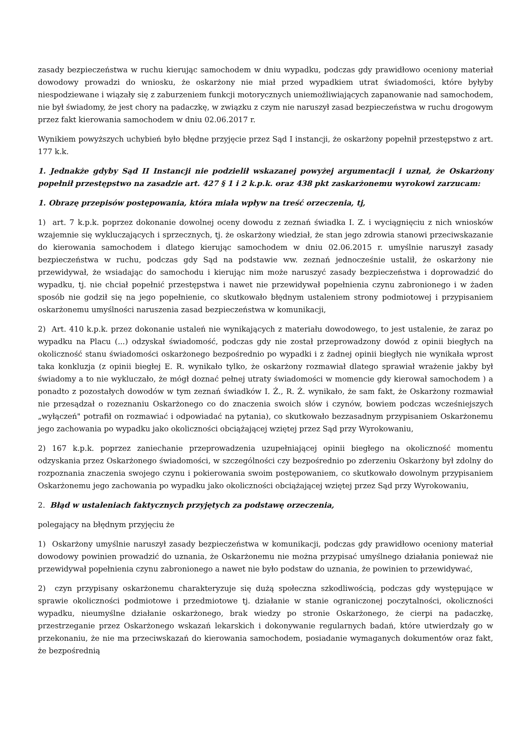zasady bezpieczeństwa w ruchu kierując samochodem w dniu wypadku, podczas gdy prawidłowo oceniony materiał dowodowy prowadzi do wniosku, że oskarżony nie miał przed wypadkiem utrat świadomości, które byłyby niespodziewane i wiązały się z zaburzeniem funkcji motorycznych uniemożliwiających zapanowanie nad samochodem, nie był świadomy, że jest chory na padaczkę, w związku z czym nie naruszył zasad bezpieczeństwa w ruchu drogowym przez fakt kierowania samochodem w dniu 02.06.2017 r.
Wynikiem powyższych uchybień było błędne przyjęcie przez Sąd I instancji, że oskarżony popełnił przestępstwo z art. 177 k.k.
1. Jednakże gdyby Sąd II Instancji nie podzielił wskazanej powyżej argumentacji i uznał, że Oskarżony popełnił przestępstwo na zasadzie art. 427 § 1 i 2 k.p.k. oraz 438 pkt zaskarżonemu wyrokowi zarzucam:
1. Obrazę przepisów postępowania, która miała wpływ na treść orzeczenia, tj,
1) art. 7 k.p.k. poprzez dokonanie dowolnej oceny dowodu z zeznań świadka I. Z. i wyciągnięciu z nich wniosków wzajemnie się wykluczających i sprzecznych, tj. że oskarżony wiedział, że stan jego zdrowia stanowi przeciwskazanie do kierowania samochodem i dlatego kierując samochodem w dniu 02.06.2015 r. umyślnie naruszył zasady bezpieczeństwa w ruchu, podczas gdy Sąd na podstawie ww. zeznań jednocześnie ustalił, że oskarżony nie przewidywał, że wsiadając do samochodu i kierując nim może naruszyć zasady bezpieczeństwa i doprowadzić do wypadku, tj. nie chciał popełnić przestępstwa i nawet nie przewidywał popełnienia czynu zabronionego i w żaden sposób nie godził się na jego popełnienie, co skutkowało błędnym ustaleniem strony podmiotowej i przypisaniem oskarżonemu umyślności naruszenia zasad bezpieczeństwa w komunikacji,
2) Art. 410 k.p.k. przez dokonanie ustaleń nie wynikających z materiału dowodowego, to jest ustalenie, że zaraz po wypadku na Placu (...) odzyskał świadomość, podczas gdy nie został przeprowadzony dowód z opinii biegłych na okoliczność stanu świadomości oskarżonego bezpośrednio po wypadki i z żadnej opinii biegłych nie wynikała wprost taka konkluzja (z opinii biegłej E. R. wynikało tylko, że oskarżony rozmawiał dlatego sprawiał wrażenie jakby był świadomy a to nie wykluczało, że mógł doznać pełnej utraty świadomości w momencie gdy kierował samochodem ) a ponadto z pozostałych dowodów w tym zeznań świadków I. Ż., R. Ż. wynikało, że sam fakt, że Oskarżony rozmawiał nie przesądzał o rozeznaniu Oskarżonego co do znaczenia swoich słów i czynów, bowiem podczas wcześniejszych „wyłączeń" potrafił on rozmawiać i odpowiadać na pytania), co skutkowało bezzasadnym przypisaniem Oskarżonemu jego zachowania po wypadku jako okoliczności obciążającej wziętej przez Sąd przy Wyrokowaniu,
2) 167 k.p.k. poprzez zaniechanie przeprowadzenia uzupełniającej opinii biegłego na okoliczność momentu odzyskania przez Oskarżonego świadomości, w szczególności czy bezpośrednio po zderzeniu Oskarżony był zdolny do rozpoznania znaczenia swojego czynu i pokierowania swoim postępowaniem, co skutkowało dowolnym przypisaniem Oskarżonemu jego zachowania po wypadku jako okoliczności obciążającej wziętej przez Sąd przy Wyrokowaniu,
2. Błąd w ustaleniach faktycznych przyjętych za podstawę orzeczenia,
polegający na błędnym przyjęciu że
1) Oskarżony umyślnie naruszył zasady bezpieczeństwa w komunikacji, podczas gdy prawidłowo oceniony materiał dowodowy powinien prowadzić do uznania, że Oskarżonemu nie można przypisać umyślnego działania ponieważ nie przewidywał popełnienia czynu zabronionego a nawet nie było podstaw do uznania, że powinien to przewidywać,
2) czyn przypisany oskarżonemu charakteryzuje się dużą społeczna szkodliwością, podczas gdy występujące w sprawie okoliczności podmiotowe i przedmiotowe tj. działanie w stanie ograniczonej poczytalności, okoliczności wypadku, nieumyślne działanie oskarżonego, brak wiedzy po stronie Oskarżonego, że cierpi na padaczkę, przestrzeganie przez Oskarżonego wskazań lekarskich i dokonywanie regularnych badań, które utwierdzały go w przekonaniu, że nie ma przeciwskazań do kierowania samochodem, posiadanie wymaganych dokumentów oraz fakt, że bezpośrednią